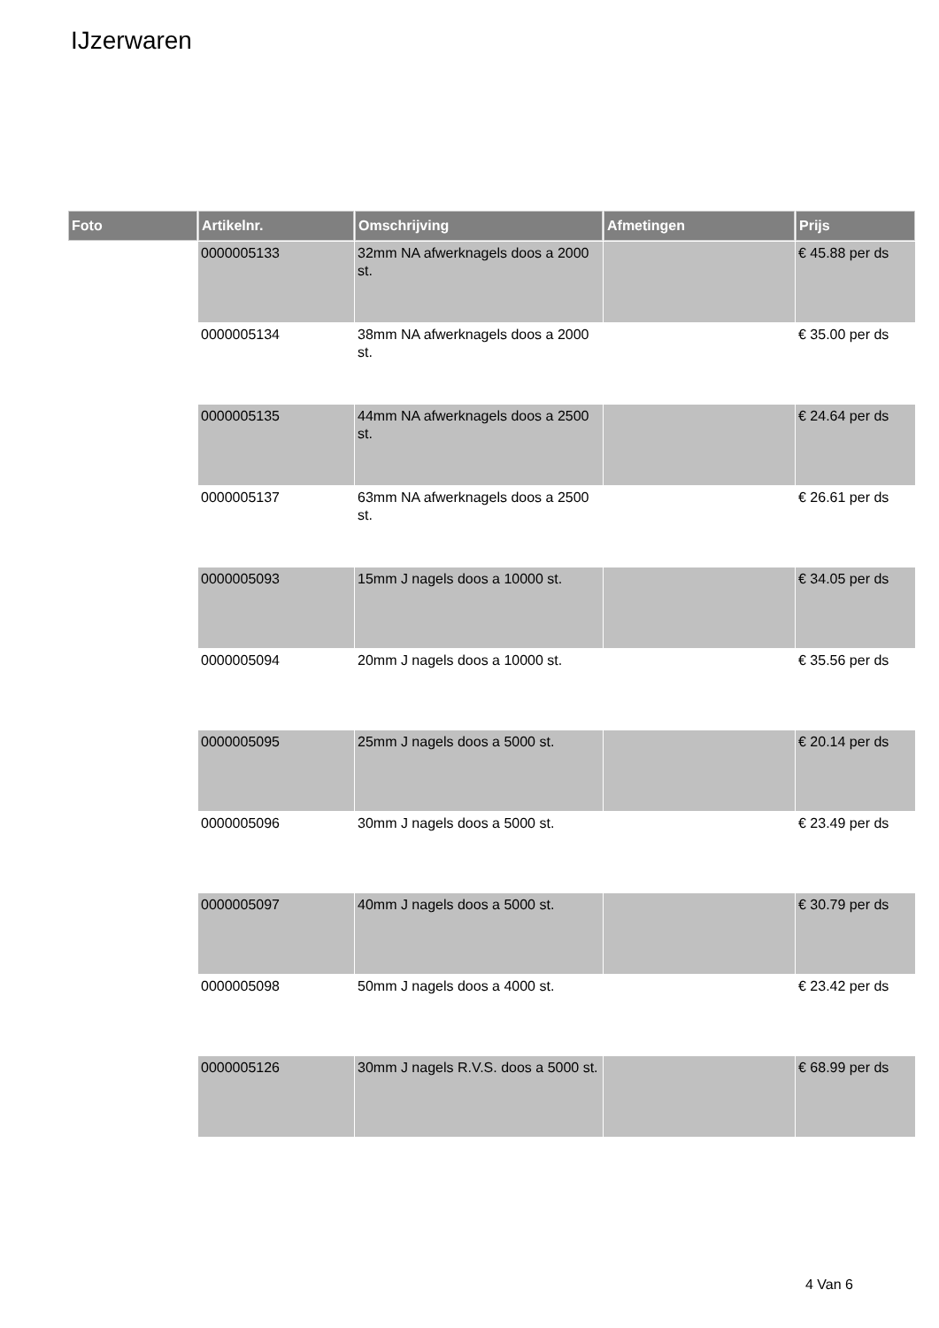IJzerwaren
| Foto | Artikelnr. | Omschrijving | Afmetingen | Prijs |
| --- | --- | --- | --- | --- |
| | 0000005133 | 32mm NA afwerknagels doos a 2000 st. | | € 45.88 per ds |
| | 0000005134 | 38mm NA afwerknagels doos a 2000 st. | | € 35.00 per ds |
| | 0000005135 | 44mm NA afwerknagels doos a 2500 st. | | € 24.64 per ds |
| | 0000005137 | 63mm NA afwerknagels doos a 2500 st. | | € 26.61 per ds |
| | 0000005093 | 15mm J nagels doos a 10000 st. | | € 34.05 per ds |
| | 0000005094 | 20mm J nagels doos a 10000 st. | | € 35.56 per ds |
| | 0000005095 | 25mm J nagels doos a 5000 st. | | € 20.14 per ds |
| | 0000005096 | 30mm J nagels doos a 5000 st. | | € 23.49 per ds |
| | 0000005097 | 40mm J nagels doos a 5000 st. | | € 30.79 per ds |
| | 0000005098 | 50mm J nagels doos a 4000 st. | | € 23.42 per ds |
| | 0000005126 | 30mm J nagels R.V.S. doos a 5000 st. | | € 68.99 per ds |
4 Van 6